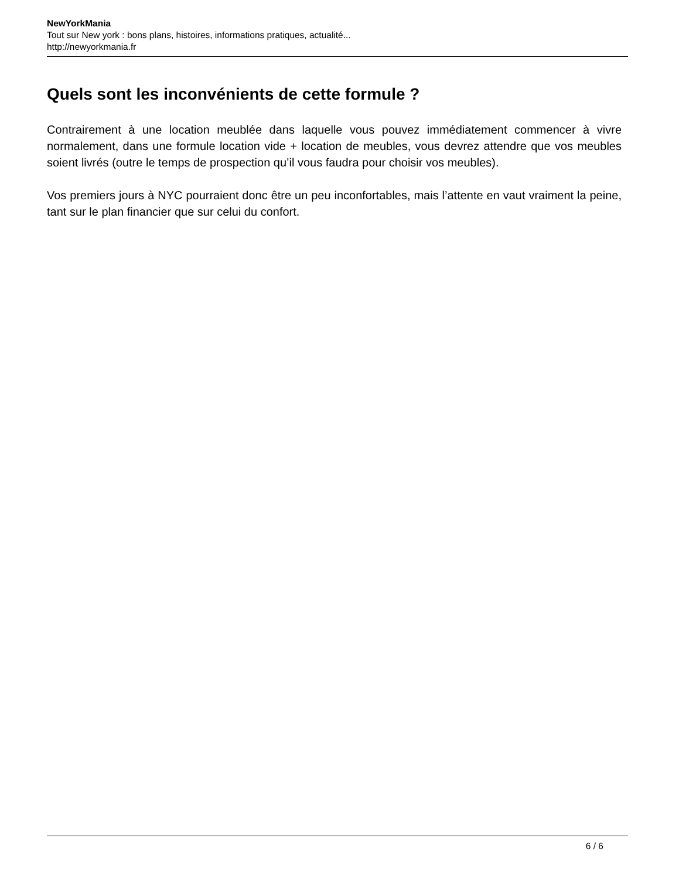NewYorkMania
Tout sur New york : bons plans, histoires, informations pratiques, actualité...
http://newyorkmania.fr
Quels sont les inconvénients de cette formule ?
Contrairement à une location meublée dans laquelle vous pouvez immédiatement commencer à vivre normalement, dans une formule location vide + location de meubles, vous devrez attendre que vos meubles soient livrés (outre le temps de prospection qu’il vous faudra pour choisir vos meubles).
Vos premiers jours à NYC pourraient donc être un peu inconfortables, mais l’attente en vaut vraiment la peine, tant sur le plan financier que sur celui du confort.
6 / 6